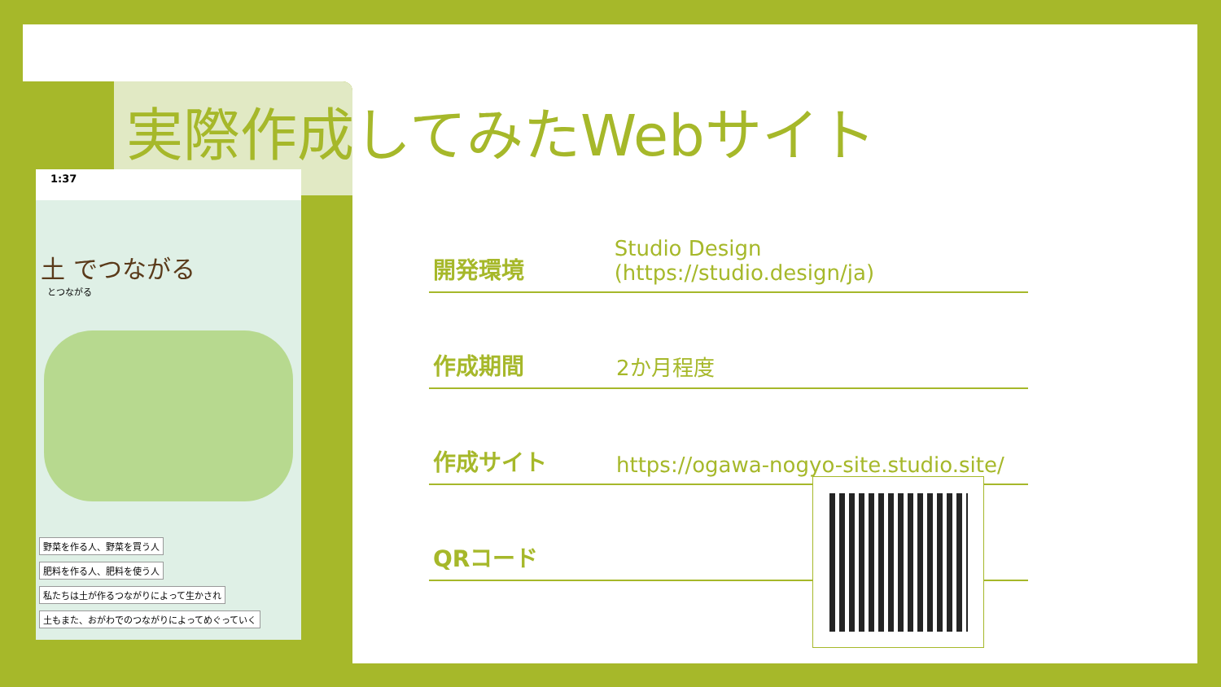実際作成してみたWebサイト
1:37
土 でつながる
とつながる
野菜を作る人、野菜を買う人
肥料を作る人、肥料を使う人
私たちは土が作るつながりによって生かされ
土もまた、おがわでのつながりによってめぐっていく
開発環境 Studio Design (https://studio.design/ja)
作成期間 2か月程度
作成サイト https://ogawa-nogyo-site.studio.site/
QRコード